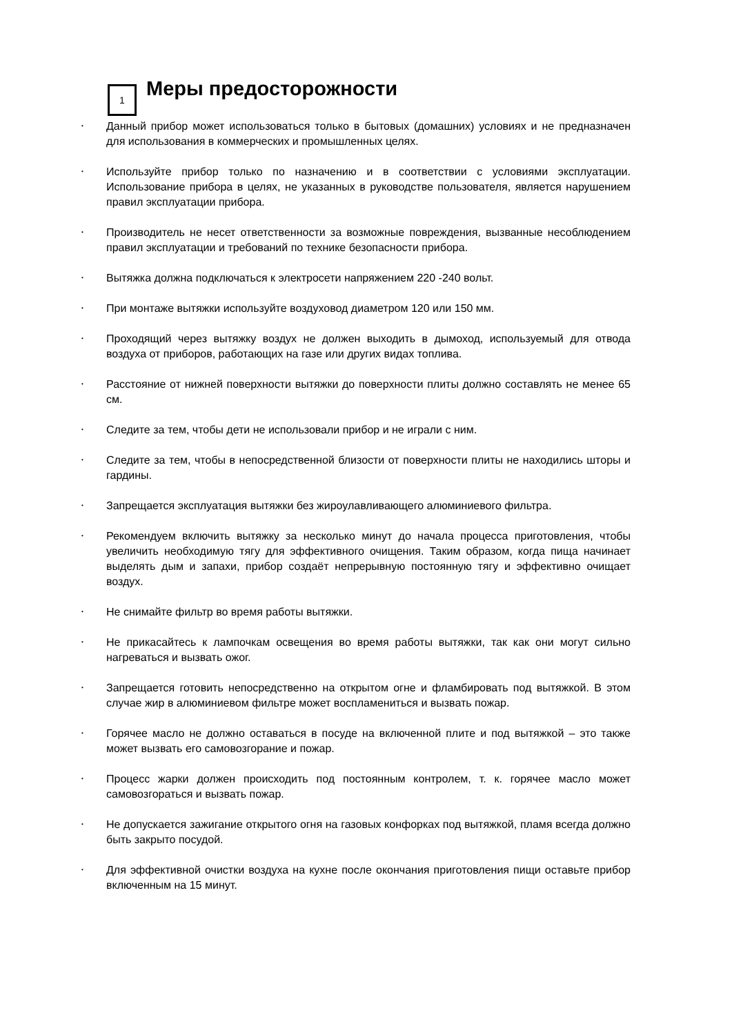1
Меры предосторожности
• Данный прибор может использоваться только в бытовых (домашних) условиях и не предназначен для использования в коммерческих и промышленных целях.
• Используйте прибор только по назначению и в соответствии с условиями эксплуатации. Использование прибора в целях, не указанных в руководстве пользователя, является нарушением правил эксплуатации прибора.
• Производитель не несет ответственности за возможные повреждения, вызванные несоблюдением правил эксплуатации и требований по технике безопасности прибора.
• Вытяжка должна подключаться к электросети напряжением 220 -240 вольт.
• При монтаже вытяжки используйте воздуховод диаметром 120 или 150 мм.
• Проходящий через вытяжку воздух не должен выходить в дымоход, используемый для отвода воздуха от приборов, работающих на газе или других видах топлива.
• Расстояние от нижней поверхности вытяжки до поверхности плиты должно составлять не менее 65 см.
• Следите за тем, чтобы дети не использовали прибор и не играли с ним.
• Следите за тем, чтобы в непосредственной близости от поверхности плиты не находились шторы и гардины.
• Запрещается эксплуатация вытяжки без жироулавливающего алюминиевого фильтра.
• Рекомендуем включить вытяжку за несколько минут до начала процесса приготовления, чтобы увеличить необходимую тягу для эффективного очищения. Таким образом, когда пища начинает выделять дым и запахи, прибор создаёт непрерывную постоянную тягу и эффективно очищает воздух.
• Не снимайте фильтр во время работы вытяжки.
• Не прикасайтесь к лампочкам освещения во время работы вытяжки, так как они могут сильно нагреваться и вызвать ожог.
• Запрещается готовить непосредственно на открытом огне и фламбировать под вытяжкой. В этом случае жир в алюминиевом фильтре может воспламениться и вызвать пожар.
• Горячее масло не должно оставаться в посуде на включенной плите и под вытяжкой – это также может вызвать его самовозгорание и пожар.
• Процесс жарки должен происходить под постоянным контролем, т. к. горячее масло может самовозгораться и вызвать пожар.
• Не допускается зажигание открытого огня на газовых конфорках под вытяжкой, пламя всегда должно быть закрыто посудой.
• Для эффективной очистки воздуха на кухне после окончания приготовления пищи оставьте прибор включенным на 15 минут.